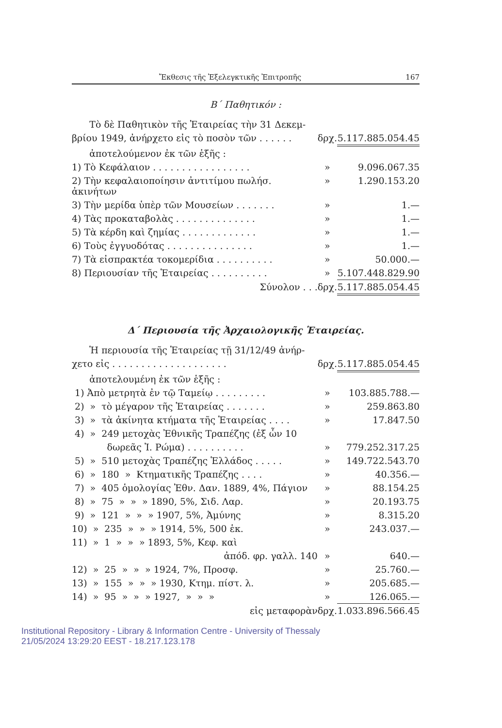Ἔκθεσις τῆς Ἐξελεγκτικῆς Ἐπιτροπῆς 167
Β΄ Παθητικόν :
| Τὸ δὲ Παθητικὸν τῆς Ἑταιρείας τὴν 31 Δεκεμ- | | |
| βρίου 1949, ἀνήρχετο εἰς τὸ ποσὸν τῶν . . . . . . | δρχ. | 5.117.885.054.45 |
| ἀποτελούμενον ἐκ τῶν ἑξῆς : | | |
| 1) Τὸ Κεφάλαιον . . . . . . . . . . . . . . . . . | » | 9.096.067.35 |
| 2) Τὴν κεφαλαιοποίησιν ἀντιτίμου πωλήσ. ἀκινήτων | » | 1.290.153.20 |
| 3) Τὴν μερίδα ὑπὲρ τῶν Μουσείων . . . . . . . | » | 1.— |
| 4) Τὰς προκαταβολὰς . . . . . . . . . . . . . . | » | 1.— |
| 5) Τὰ κέρδη καὶ ζημίας . . . . . . . . . . . . . | » | 1.— |
| 6) Τοὺς ἐγγυοδότας . . . . . . . . . . . . . . . | » | 1.— |
| 7) Τὰ εἰσπρακτέα τοκομερίδια . . . . . . . . . . | » | 50.000.— |
| 8) Περιουσίαν τῆς Ἑταιρείας . . . . . . . . . . | » | 5.107.448.829.90 |
| Σύνολον . . . | δρχ. | 5.117.885.054.45 |
Δ΄ Περιουσία τῆς Ἀρχαιολογικῆς Ἑταιρείας.
| Ἡ περιουσία τῆς Ἑταιρείας τῇ 31/12/49 ἀνήρ- | | |
| χετο εἰς . . . . . . . . . . . . . . . . . . . . | δρχ. | 5.117.885.054.45 |
| ἀποτελουμένη ἐκ τῶν ἑξῆς : | | |
| 1) Ἀπὸ μετρητὰ ἐν τῷ Ταμείῳ . . . . . . . . . | » | 103.885.788.— |
| 2) » τὸ μέγαρον τῆς Ἑταιρείας . . . . . . . | » | 259.863.80 |
| 3) » τὰ ἀκίνητα κτήματα τῆς Ἑταιρείας . . . . | » | 17.847.50 |
| 4) » 249 μετοχὰς Ἐθνικῆς Τραπέζης (ἐξ ὧν 10 | | |
| δωρεᾶς Ἰ. Ρώμα) . . . . . . . . . . | » | 779.252.317.25 |
| 5) » 510 μετοχὰς Τραπέζης Ἑλλάδος . . . . . | » | 149.722.543.70 |
| 6) » 180 » Κτηματικῆς Τραπέζης . . . . | » | 40.356.— |
| 7) » 405 ὁμολογίας Ἐθν. Δαν. 1889, 4%, Πάγιον | » | 88.154.25 |
| 8) » 75 » » » 1890, 5%, Σιδ. Λαρ. | » | 20.193.75 |
| 9) » 121 » » » 1907, 5%, Ἀμύνης | » | 8.315.20 |
| 10) » 235 » » » 1914, 5%, 500 ἑκ. | » | 243.037.— |
| 11) » 1 » » » 1893, 5%, Κεφ. καὶ | | |
| ἀπόδ. φρ. γαλλ. 140 | » | 640.— |
| 12) » 25 » » » 1924, 7%, Προσφ. | » | 25.760.— |
| 13) » 155 » » » 1930, Κτημ. πίστ. λ. | » | 205.685.— |
| 14) » 95 » » » 1927, » » » | » | 126.065.— |
| εἰς μεταφορὰν | δρχ. | 1.033.896.566.45 |
Institutional Repository - Library & Information Centre - University of Thessaly
21/05/2024 13:29:20 EEST - 18.217.123.178